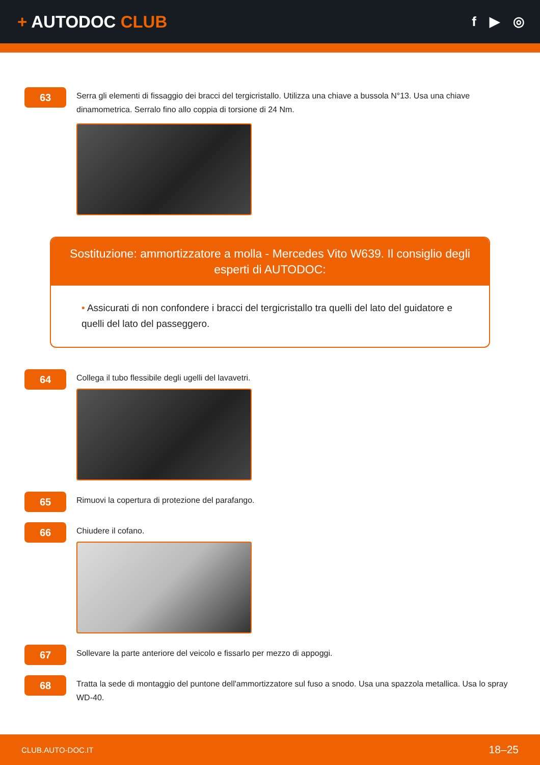+ AUTODOC CLUB
f ▶ ◎
63
Serra gli elementi di fissaggio dei bracci del tergicristallo. Utilizza una chiave a bussola N°13. Usa una chiave dinamometrica. Serralo fino allo coppia di torsione di 24 Nm.
Sostituzione: ammortizzatore a molla - Mercedes Vito W639. Il consiglio degli esperti di AUTODOC:
• Assicurati di non confondere i bracci del tergicristallo tra quelli del lato del guidatore e quelli del lato del passeggero.
64
Collega il tubo flessibile degli ugelli del lavavetri.
65
Rimuovi la copertura di protezione del parafango.
66
Chiudere il cofano.
67
Sollevare la parte anteriore del veicolo e fissarlo per mezzo di appoggi.
68
Tratta la sede di montaggio del puntone dell'ammortizzatore sul fuso a snodo. Usa una spazzola metallica. Usa lo spray WD-40.
CLUB.AUTO-DOC.IT 18–25